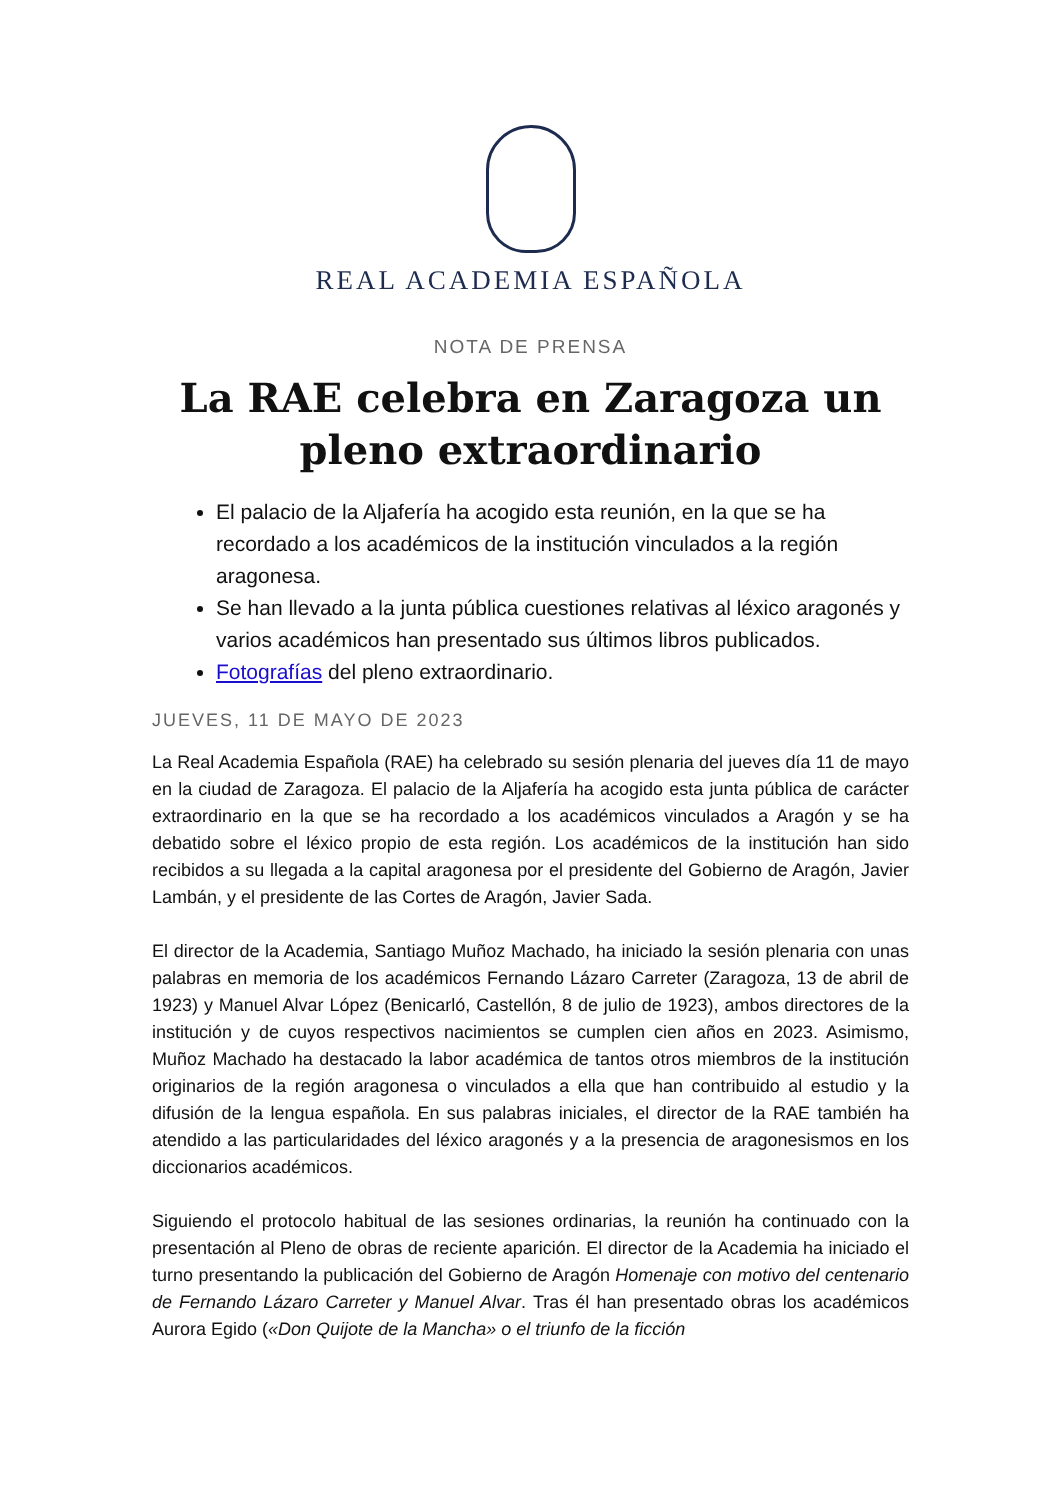REAL ACADEMIA ESPAÑOLA
NOTA DE PRENSA
La RAE celebra en Zaragoza un pleno extraordinario
El palacio de la Aljafería ha acogido esta reunión, en la que se ha recordado a los académicos de la institución vinculados a la región aragonesa.
Se han llevado a la junta pública cuestiones relativas al léxico aragonés y varios académicos han presentado sus últimos libros publicados.
Fotografías del pleno extraordinario.
JUEVES, 11 DE MAYO DE 2023
La Real Academia Española (RAE) ha celebrado su sesión plenaria del jueves día 11 de mayo en la ciudad de Zaragoza. El palacio de la Aljafería ha acogido esta junta pública de carácter extraordinario en la que se ha recordado a los académicos vinculados a Aragón y se ha debatido sobre el léxico propio de esta región. Los académicos de la institución han sido recibidos a su llegada a la capital aragonesa por el presidente del Gobierno de Aragón, Javier Lambán, y el presidente de las Cortes de Aragón, Javier Sada.
El director de la Academia, Santiago Muñoz Machado, ha iniciado la sesión plenaria con unas palabras en memoria de los académicos Fernando Lázaro Carreter (Zaragoza, 13 de abril de 1923) y Manuel Alvar López (Benicarló, Castellón, 8 de julio de 1923), ambos directores de la institución y de cuyos respectivos nacimientos se cumplen cien años en 2023. Asimismo, Muñoz Machado ha destacado la labor académica de tantos otros miembros de la institución originarios de la región aragonesa o vinculados a ella que han contribuido al estudio y la difusión de la lengua española. En sus palabras iniciales, el director de la RAE también ha atendido a las particularidades del léxico aragonés y a la presencia de aragonesismos en los diccionarios académicos.
Siguiendo el protocolo habitual de las sesiones ordinarias, la reunión ha continuado con la presentación al Pleno de obras de reciente aparición. El director de la Academia ha iniciado el turno presentando la publicación del Gobierno de Aragón Homenaje con motivo del centenario de Fernando Lázaro Carreter y Manuel Alvar. Tras él han presentado obras los académicos Aurora Egido («Don Quijote de la Mancha» o el triunfo de la ficción